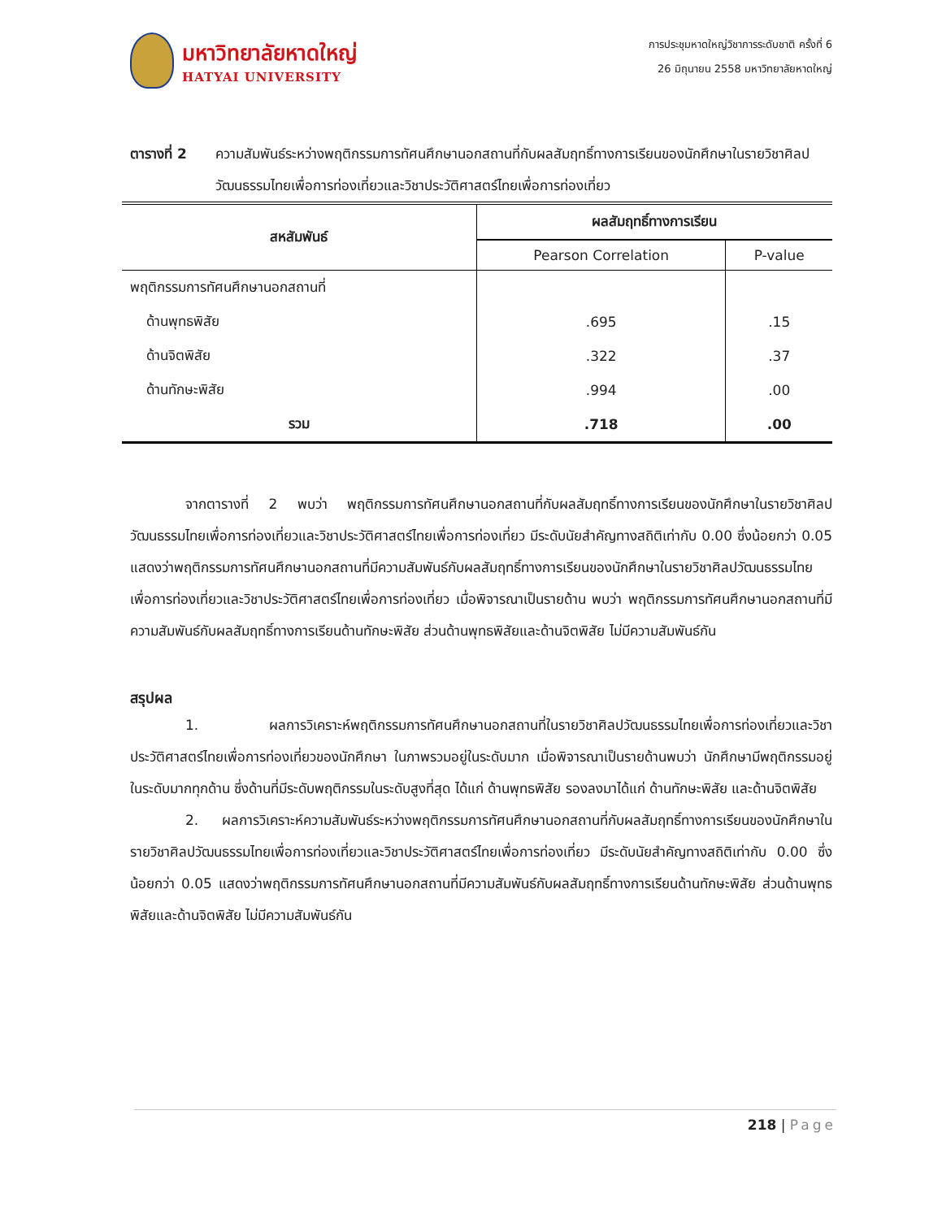มหาวิทยาลัยหาดใหญ่
HATYAI UNIVERSITY
การประชุมหาดใหญ่วิชาการระดับชาติ ครั้งที่ 6
26 มิถุนายน 2558 มหาวิทยาลัยหาดใหญ่
ตารางที่ 2 ความสัมพันธ์ระหว่างพฤติกรรมการทัศนศึกษานอกสถานที่กับผลสัมฤทธิ์ทางการเรียนของนักศึกษาในรายวิชาศิลปวัฒนธรรมไทยเพื่อการท่องเที่ยวและวิชาประวัติศาสตร์ไทยเพื่อการท่องเที่ยว
| สหสัมพันธ์ | ผลสัมฤทธิ์ทางการเรียน | |
| --- | --- | --- |
| | Pearson Correlation | P-value |
| พฤติกรรมการทัศนศึกษานอกสถานที่ | | |
| ด้านพุทธพิสัย | .695 | .15 |
| ด้านจิตพิสัย | .322 | .37 |
| ด้านทักษะพิสัย | .994 | .00 |
| รวม | .718 | .00 |
จากตารางที่ 2 พบว่า พฤติกรรมการทัศนศึกษานอกสถานที่กับผลสัมฤทธิ์ทางการเรียนของนักศึกษาในรายวิชาศิลปวัฒนธรรมไทยเพื่อการท่องเที่ยวและวิชาประวัติศาสตร์ไทยเพื่อการท่องเที่ยว มีระดับนัยสำคัญทางสถิติเท่ากับ 0.00 ซึ่งน้อยกว่า 0.05 แสดงว่าพฤติกรรมการทัศนศึกษานอกสถานที่มีความสัมพันธ์กับผลสัมฤทธิ์ทางการเรียนของนักศึกษาในรายวิชาศิลปวัฒนธรรมไทยเพื่อการท่องเที่ยวและวิชาประวัติศาสตร์ไทยเพื่อการท่องเที่ยว เมื่อพิจารณาเป็นรายด้าน พบว่า พฤติกรรมการทัศนศึกษานอกสถานที่มีความสัมพันธ์กับผลสัมฤทธิ์ทางการเรียนด้านทักษะพิสัย ส่วนด้านพุทธพิสัยและด้านจิตพิสัย ไม่มีความสัมพันธ์กัน
สรุปผล
1. ผลการวิเคราะห์พฤติกรรมการทัศนศึกษานอกสถานที่ในรายวิชาศิลปวัฒนธรรมไทยเพื่อการท่องเที่ยวและวิชาประวัติศาสตร์ไทยเพื่อการท่องเที่ยวของนักศึกษา ในภาพรวมอยู่ในระดับมาก เมื่อพิจารณาเป็นรายด้านพบว่า นักศึกษามีพฤติกรรมอยู่ในระดับมากทุกด้าน ซึ่งด้านที่มีระดับพฤติกรรมในระดับสูงที่สุด ได้แก่ ด้านพุทธพิสัย รองลงมาได้แก่ ด้านทักษะพิสัย และด้านจิตพิสัย
2. ผลการวิเคราะห์ความสัมพันธ์ระหว่างพฤติกรรมการทัศนศึกษานอกสถานที่กับผลสัมฤทธิ์ทางการเรียนของนักศึกษาในรายวิชาศิลปวัฒนธรรมไทยเพื่อการท่องเที่ยวและวิชาประวัติศาสตร์ไทยเพื่อการท่องเที่ยว มีระดับนัยสำคัญทางสถิติเท่ากับ 0.00 ซึ่งน้อยกว่า 0.05 แสดงว่าพฤติกรรมการทัศนศึกษานอกสถานที่มีความสัมพันธ์กับผลสัมฤทธิ์ทางการเรียนด้านทักษะพิสัย ส่วนด้านพุทธพิสัยและด้านจิตพิสัย ไม่มีความสัมพันธ์กัน
218 | Page